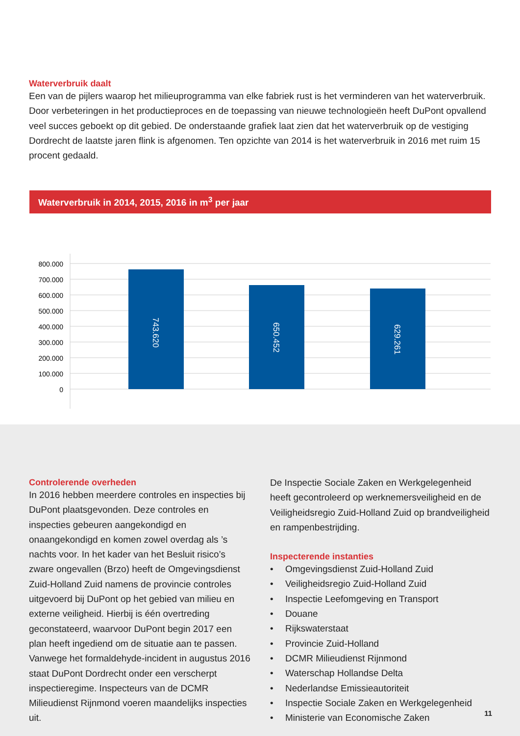Waterverbruik daalt
Een van de pijlers waarop het milieuprogramma van elke fabriek rust is het verminderen van het waterverbruik. Door verbeteringen in het productieproces en de toepassing van nieuwe technologieën heeft DuPont opvallend veel succes geboekt op dit gebied. De onderstaande grafiek laat zien dat het waterverbruik op de vestiging Dordrecht de laatste jaren flink is afgenomen. Ten opzichte van 2014 is het waterverbruik in 2016 met ruim 15 procent gedaald.
Waterverbruik in 2014, 2015, 2016 in m<sup>3</sup> per jaar
800.000
700.000
600.000
500.000
400.000
300.000
200.000
100.000
0
743.620
650.452
629.261
Controlerende overheden
In 2016 hebben meerdere controles en inspecties bij DuPont plaatsgevonden. Deze controles en inspecties gebeuren aangekondigd en onaangekondigd en komen zowel overdag als ’s nachts voor. In het kader van het Besluit risico’s zware ongevallen (Brzo) heeft de Omgevingsdienst Zuid-Holland Zuid namens de provincie controles uitgevoerd bij DuPont op het gebied van milieu en externe veiligheid. Hierbij is één overtreding geconstateerd, waarvoor DuPont begin 2017 een plan heeft ingediend om de situatie aan te passen. Vanwege het formaldehyde-incident in augustus 2016 staat DuPont Dordrecht onder een verscherpt inspectieregime. Inspecteurs van de DCMR Milieudienst Rijnmond voeren maandelijks inspecties uit.
De Inspectie Sociale Zaken en Werkgelegenheid heeft gecontroleerd op werknemersveiligheid en de Veiligheidsregio Zuid-Holland Zuid op brandveiligheid en rampenbestrijding.
Inspecterende instanties
• Omgevingsdienst Zuid-Holland Zuid
• Veiligheidsregio Zuid-Holland Zuid
• Inspectie Leefomgeving en Transport
• Douane
• Rijkswaterstaat
• Provincie Zuid-Holland
• DCMR Milieudienst Rijnmond
• Waterschap Hollandse Delta
• Nederlandse Emissieautoriteit
• Inspectie Sociale Zaken en Werkgelegenheid
• Ministerie van Economische Zaken
11